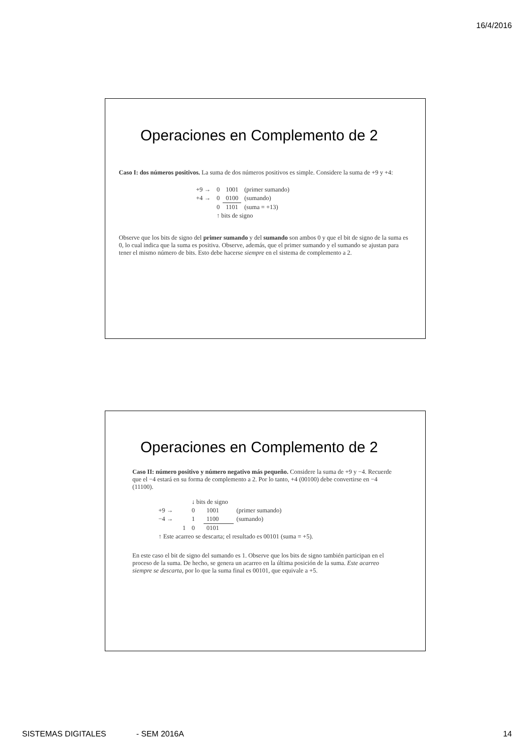16/4/2016
Operaciones en Complemento de 2
Caso I: dos números positivos. La suma de dos números positivos es simple. Considere la suma de +9 y +4:
| +9 → | 0 | 1001 | (primer sumando) |
| +4 → | 0 | 0100 | (sumando) |
| | 0 | 1101 | (suma = +13) |
| | ↑ bits de signo | | |
Observe que los bits de signo del primer sumando y del sumando son ambos 0 y que el bit de signo de la suma es 0, lo cual indica que la suma es positiva. Observe, además, que el primer sumando y el sumando se ajustan para tener el mismo número de bits. Esto debe hacerse siempre en el sistema de complemento a 2.
Operaciones en Complemento de 2
Caso II: número positivo y número negativo más pequeño. Considere la suma de +9 y −4. Recuerde que el −4 estará en su forma de complemento a 2. Por lo tanto, +4 (00100) debe convertirse en −4 (11100).
| | ↓ bits de signo | | |
| +9 → | 0 | 1001 | (primer sumando) |
| −4 → | 1 | 1100 | (sumando) |
| 1 | 0 | 0101 | |
| ↑ Este acarreo se descarta; el resultado es 00101 (suma = +5). | | | |
En este caso el bit de signo del sumando es 1. Observe que los bits de signo también participan en el proceso de la suma. De hecho, se genera un acarreo en la última posición de la suma. Este acarreo siempre se descarta, por lo que la suma final es 00101, que equivale a +5.
SISTEMAS DIGITALES - SEM 2016A 14